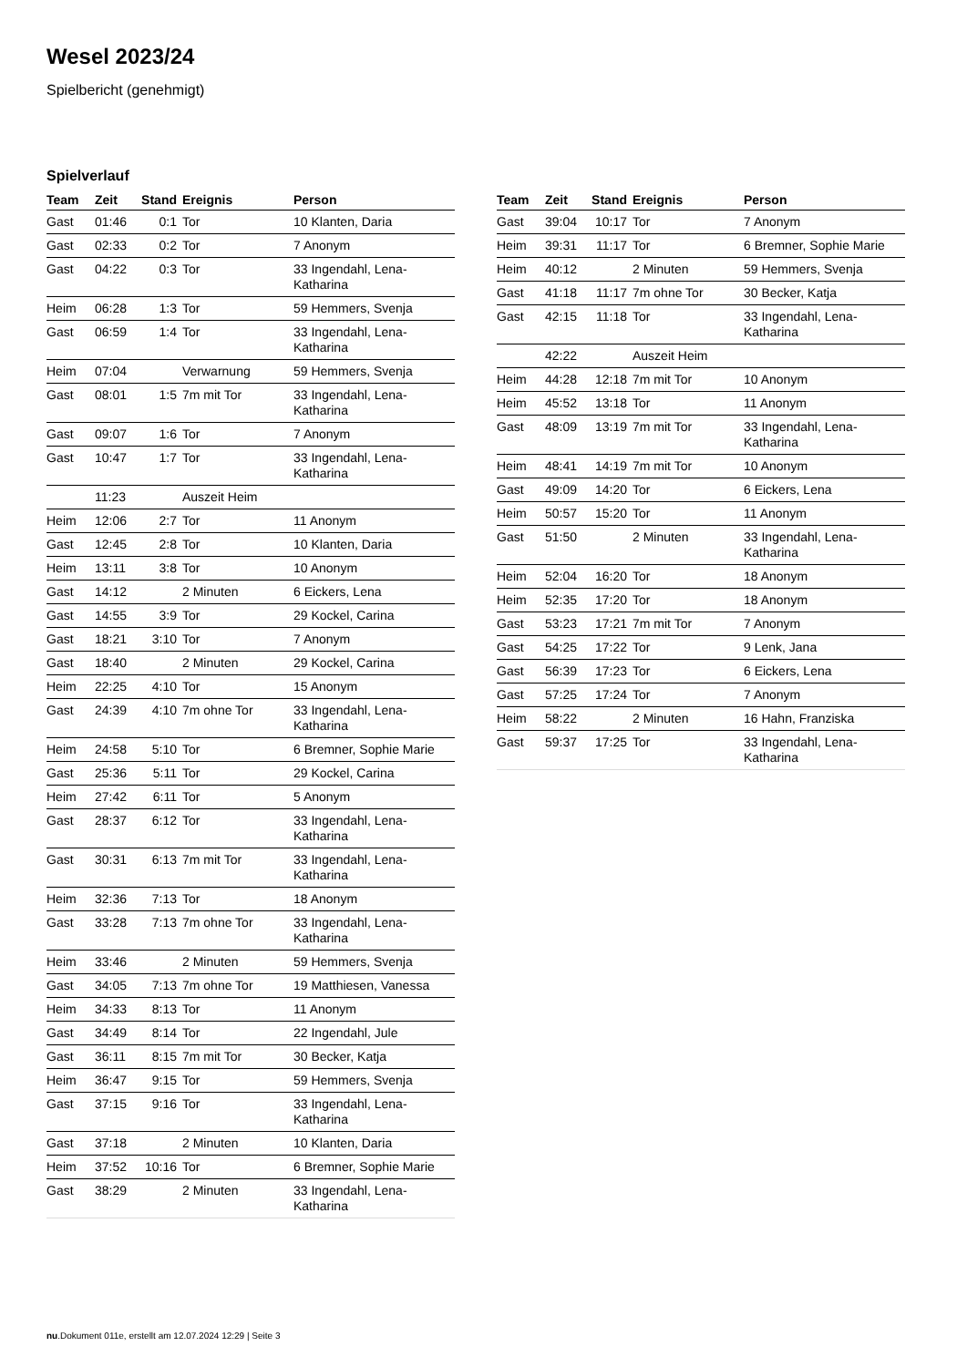Wesel 2023/24
Spielbericht (genehmigt)
Spielverlauf
| Team | Zeit | Stand | Ereignis | Person |
| --- | --- | --- | --- | --- |
| Gast | 01:46 | 0:1 | Tor | 10 Klanten, Daria |
| Gast | 02:33 | 0:2 | Tor | 7 Anonym |
| Gast | 04:22 | 0:3 | Tor | 33 Ingendahl, Lena-Katharina |
| Heim | 06:28 | 1:3 | Tor | 59 Hemmers, Svenja |
| Gast | 06:59 | 1:4 | Tor | 33 Ingendahl, Lena-Katharina |
| Heim | 07:04 | | Verwarnung | 59 Hemmers, Svenja |
| Gast | 08:01 | 1:5 | 7m mit Tor | 33 Ingendahl, Lena-Katharina |
| Gast | 09:07 | 1:6 | Tor | 7 Anonym |
| Gast | 10:47 | 1:7 | Tor | 33 Ingendahl, Lena-Katharina |
| | 11:23 | | Auszeit Heim | |
| Heim | 12:06 | 2:7 | Tor | 11 Anonym |
| Gast | 12:45 | 2:8 | Tor | 10 Klanten, Daria |
| Heim | 13:11 | 3:8 | Tor | 10 Anonym |
| Gast | 14:12 | | 2 Minuten | 6 Eickers, Lena |
| Gast | 14:55 | 3:9 | Tor | 29 Kockel, Carina |
| Gast | 18:21 | 3:10 | Tor | 7 Anonym |
| Gast | 18:40 | | 2 Minuten | 29 Kockel, Carina |
| Heim | 22:25 | 4:10 | Tor | 15 Anonym |
| Gast | 24:39 | 4:10 | 7m ohne Tor | 33 Ingendahl, Lena-Katharina |
| Heim | 24:58 | 5:10 | Tor | 6 Bremner, Sophie Marie |
| Gast | 25:36 | 5:11 | Tor | 29 Kockel, Carina |
| Heim | 27:42 | 6:11 | Tor | 5 Anonym |
| Gast | 28:37 | 6:12 | Tor | 33 Ingendahl, Lena-Katharina |
| Gast | 30:31 | 6:13 | 7m mit Tor | 33 Ingendahl, Lena-Katharina |
| Heim | 32:36 | 7:13 | Tor | 18 Anonym |
| Gast | 33:28 | 7:13 | 7m ohne Tor | 33 Ingendahl, Lena-Katharina |
| Heim | 33:46 | | 2 Minuten | 59 Hemmers, Svenja |
| Gast | 34:05 | 7:13 | 7m ohne Tor | 19 Matthiesen, Vanessa |
| Heim | 34:33 | 8:13 | Tor | 11 Anonym |
| Gast | 34:49 | 8:14 | Tor | 22 Ingendahl, Jule |
| Gast | 36:11 | 8:15 | 7m mit Tor | 30 Becker, Katja |
| Heim | 36:47 | 9:15 | Tor | 59 Hemmers, Svenja |
| Gast | 37:15 | 9:16 | Tor | 33 Ingendahl, Lena-Katharina |
| Gast | 37:18 | | 2 Minuten | 10 Klanten, Daria |
| Heim | 37:52 | 10:16 | Tor | 6 Bremner, Sophie Marie |
| Gast | 38:29 | | 2 Minuten | 33 Ingendahl, Lena-Katharina |
| Team | Zeit | Stand | Ereignis | Person |
| --- | --- | --- | --- | --- |
| Gast | 39:04 | 10:17 | Tor | 7 Anonym |
| Heim | 39:31 | 11:17 | Tor | 6 Bremner, Sophie Marie |
| Heim | 40:12 | | 2 Minuten | 59 Hemmers, Svenja |
| Gast | 41:18 | 11:17 | 7m ohne Tor | 30 Becker, Katja |
| Gast | 42:15 | 11:18 | Tor | 33 Ingendahl, Lena-Katharina |
| | 42:22 | | Auszeit Heim | |
| Heim | 44:28 | 12:18 | 7m mit Tor | 10 Anonym |
| Heim | 45:52 | 13:18 | Tor | 11 Anonym |
| Gast | 48:09 | 13:19 | 7m mit Tor | 33 Ingendahl, Lena-Katharina |
| Heim | 48:41 | 14:19 | 7m mit Tor | 10 Anonym |
| Gast | 49:09 | 14:20 | Tor | 6 Eickers, Lena |
| Heim | 50:57 | 15:20 | Tor | 11 Anonym |
| Gast | 51:50 | | 2 Minuten | 33 Ingendahl, Lena-Katharina |
| Heim | 52:04 | 16:20 | Tor | 18 Anonym |
| Heim | 52:35 | 17:20 | Tor | 18 Anonym |
| Gast | 53:23 | 17:21 | 7m mit Tor | 7 Anonym |
| Gast | 54:25 | 17:22 | Tor | 9 Lenk, Jana |
| Gast | 56:39 | 17:23 | Tor | 6 Eickers, Lena |
| Gast | 57:25 | 17:24 | Tor | 7 Anonym |
| Heim | 58:22 | | 2 Minuten | 16 Hahn, Franziska |
| Gast | 59:37 | 17:25 | Tor | 33 Ingendahl, Lena-Katharina |
nu.Dokument 011e, erstellt am 12.07.2024 12:29 | Seite 3